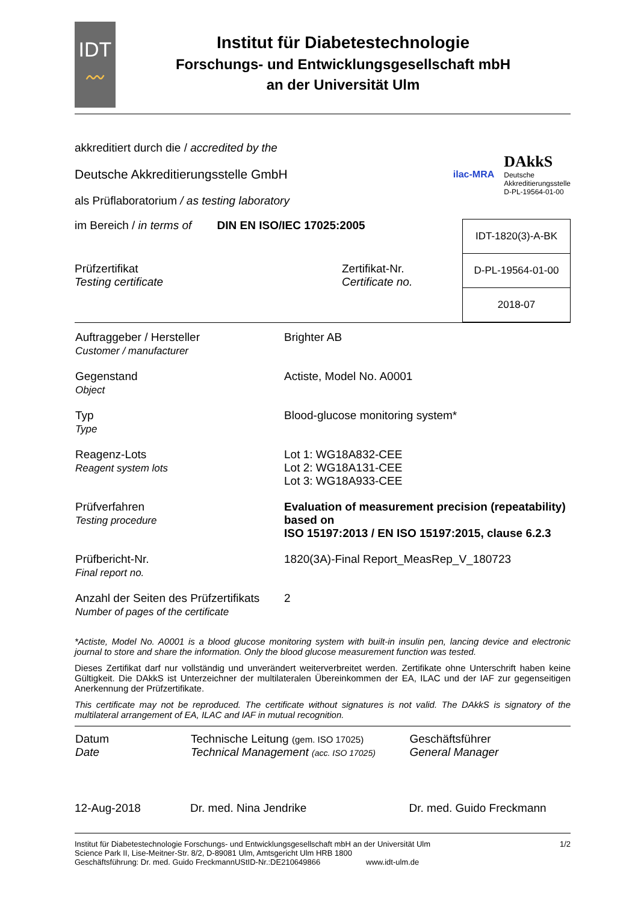IDT
〰
Institut für Diabetestechnologie
Forschungs- und Entwicklungsgesellschaft mbH
an der Universität Ulm
akkreditiert durch die / accredited by the
Deutsche Akkreditierungsstelle GmbH
als Prüflaboratorium / as testing laboratory
ilac-MRA
DAkkS
Deutsche
Akkreditierungsstelle
D-PL-19564-01-00
im Bereich / in terms of DIN EN ISO/IEC 17025:2005
Prüfzertifikat
Testing certificate
Zertifikat-Nr.
Certificate no.
| IDT-1820(3)-A-BK |
| D-PL-19564-01-00 |
| 2018-07 |
| Auftraggeber / Hersteller Customer / manufacturer | Brighter AB |
| Gegenstand Object | Actiste, Model No. A0001 |
| Typ Type | Blood-glucose monitoring system* |
| Reagenz-Lots Reagent system lots | Lot 1: WG18A832-CEE Lot 2: WG18A131-CEE Lot 3: WG18A933-CEE |
| Prüfverfahren Testing procedure | Evaluation of measurement precision (repeatability) based on ISO 15197:2013 / EN ISO 15197:2015, clause 6.2.3 |
| Prüfbericht-Nr. Final report no. | 1820(3A)-Final Report_MeasRep_V_180723 |
| Anzahl der Seiten des Prüfzertifikats Number of pages of the certificate | 2 |
*Actiste, Model No. A0001 is a blood glucose monitoring system with built-in insulin pen, lancing device and electronic journal to store and share the information. Only the blood glucose measurement function was tested.
Dieses Zertifikat darf nur vollständig und unverändert weiterverbreitet werden. Zertifikate ohne Unterschrift haben keine Gültigkeit. Die DAkkS ist Unterzeichner der multilateralen Übereinkommen der EA, ILAC und der IAF zur gegenseitigen Anerkennung der Prüfzertifikate.
This certificate may not be reproduced. The certificate without signatures is not valid. The DAkkS is signatory of the multilateral arrangement of EA, ILAC and IAF in mutual recognition.
| Datum Date | Technische Leitung (gem. ISO 17025) Technical Management (acc. ISO 17025) | Geschäftsführer General Manager |
| 12-Aug-2018 | Dr. med. Nina Jendrike | Dr. med. Guido Freckmann |
Institut für Diabetestechnologie Forschungs- und Entwicklungsgesellschaft mbH an der Universität Ulm 1/2
Science Park II, Lise-Meitner-Str. 8/2, D-89081 Ulm, Amtsgericht Ulm HRB 1800
Geschäftsführung: Dr. med. Guido FreckmannUStID-Nr.:DE210649866 www.idt-ulm.de